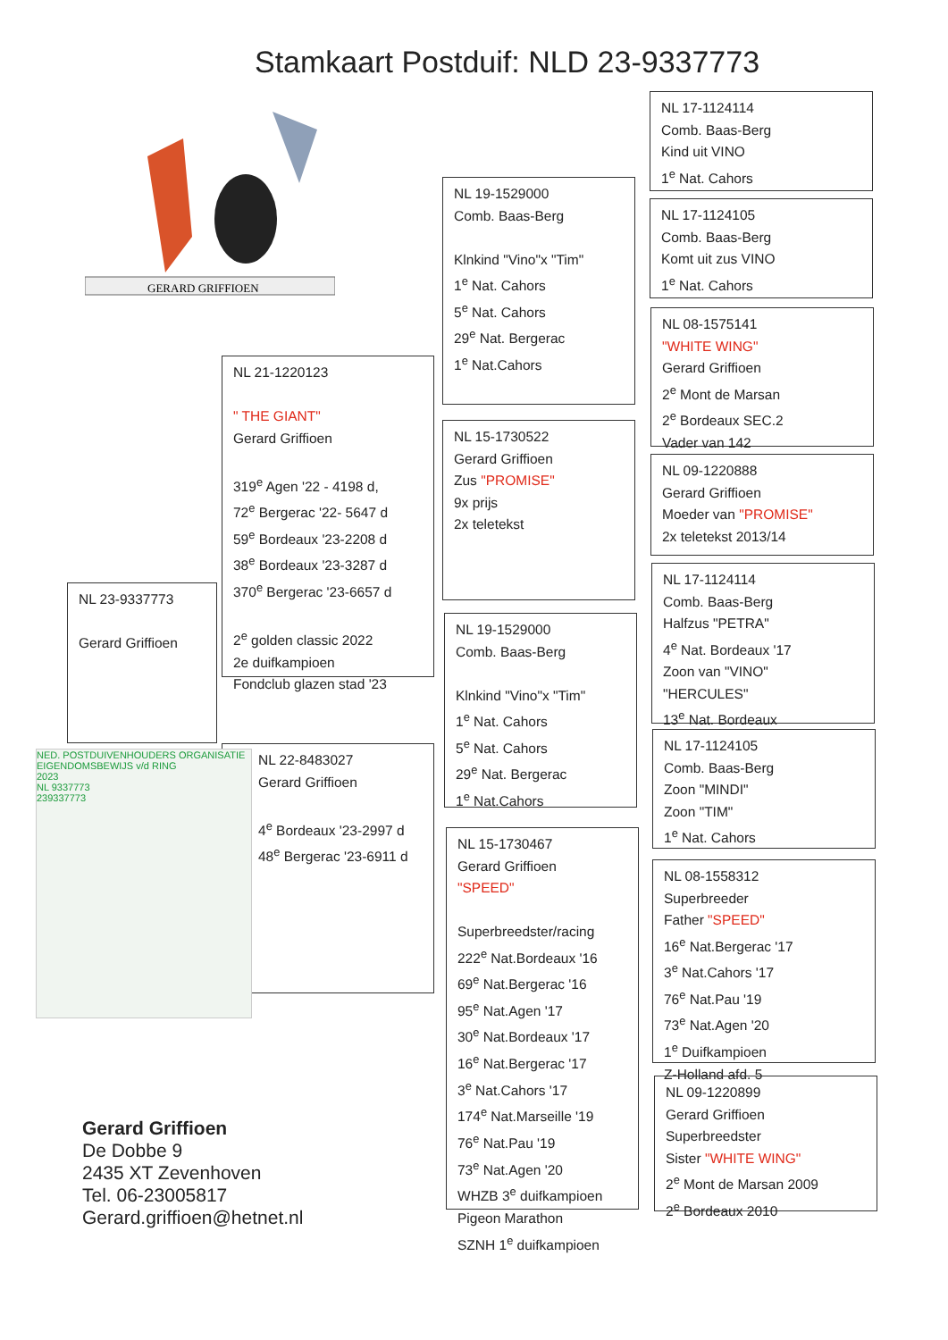Stamkaart Postduif: NLD 23-9337773
GERARD GRIFFIOEN
NL 23-9337773
Gerard Griffioen
NL 21-1220123
" THE GIANT"
Gerard Griffioen
319<sup>e</sup> Agen '22 - 4198 d,
72<sup>e</sup> Bergerac '22- 5647 d
59<sup>e</sup> Bordeaux '23-2208 d
38<sup>e</sup> Bordeaux '23-3287 d
370<sup>e</sup> Bergerac '23-6657 d
2<sup>e</sup> golden classic 2022
2e duifkampioen
Fondclub glazen stad '23
NL 22-8483027
Gerard Griffioen
4<sup>e</sup> Bordeaux '23-2997 d
48<sup>e</sup> Bergerac '23-6911 d
NED. POSTDUIVENHOUDERS ORGANISATIE
EIGENDOMSBEWIJS v/d RING
2023
NL 9337773
239337773
NL 19-1529000
Comb. Baas-Berg
Klnkind "Vino"x "Tim"
1<sup>e</sup> Nat. Cahors
5<sup>e</sup> Nat. Cahors
29<sup>e</sup> Nat. Bergerac
1<sup>e</sup> Nat.Cahors
NL 15-1730522
Gerard Griffioen
Zus "PROMISE"
9x prijs
2x teletekst
NL 19-1529000
Comb. Baas-Berg
Klnkind "Vino"x "Tim"
1<sup>e</sup> Nat. Cahors
5<sup>e</sup> Nat. Cahors
29<sup>e</sup> Nat. Bergerac
1<sup>e</sup> Nat.Cahors
NL 15-1730467
Gerard Griffioen
"SPEED"
Superbreedster/racing
222<sup>e</sup> Nat.Bordeaux '16
69<sup>e</sup> Nat.Bergerac '16
95<sup>e</sup> Nat.Agen '17
30<sup>e</sup> Nat.Bordeaux '17
16<sup>e</sup> Nat.Bergerac '17
3<sup>e</sup> Nat.Cahors '17
174<sup>e</sup> Nat.Marseille '19
76<sup>e</sup> Nat.Pau '19
73<sup>e</sup> Nat.Agen '20
WHZB 3<sup>e</sup> duifkampioen
Pigeon Marathon
SZNH 1<sup>e</sup> duifkampioen
NL 17-1124114
Comb. Baas-Berg
Kind uit VINO
1<sup>e</sup> Nat. Cahors
NL 17-1124105
Comb. Baas-Berg
Komt uit zus VINO
1<sup>e</sup> Nat. Cahors
NL 08-1575141
"WHITE WING"
Gerard Griffioen
2<sup>e</sup> Mont de Marsan
2<sup>e</sup> Bordeaux SEC.2
Vader van 142
NL 09-1220888
Gerard Griffioen
Moeder van "PROMISE"
2x teletekst 2013/14
NL 17-1124114
Comb. Baas-Berg
Halfzus "PETRA"
4<sup>e</sup> Nat. Bordeaux '17
Zoon van "VINO"
"HERCULES"
13<sup>e</sup> Nat. Bordeaux
NL 17-1124105
Comb. Baas-Berg
Zoon "MINDI"
Zoon "TIM"
1<sup>e</sup> Nat. Cahors
NL 08-1558312
Superbreeder
Father "SPEED"
16<sup>e</sup> Nat.Bergerac '17
3<sup>e</sup> Nat.Cahors '17
76<sup>e</sup> Nat.Pau '19
73<sup>e</sup> Nat.Agen '20
1<sup>e</sup> Duifkampioen
Z-Holland afd. 5
NL 09-1220899
Gerard Griffioen
Superbreedster
Sister "WHITE WING"
2<sup>e</sup> Mont de Marsan 2009
2<sup>e</sup> Bordeaux 2010
Gerard Griffioen
De Dobbe 9
2435 XT Zevenhoven
Tel. 06-23005817
Gerard.griffioen@hetnet.nl